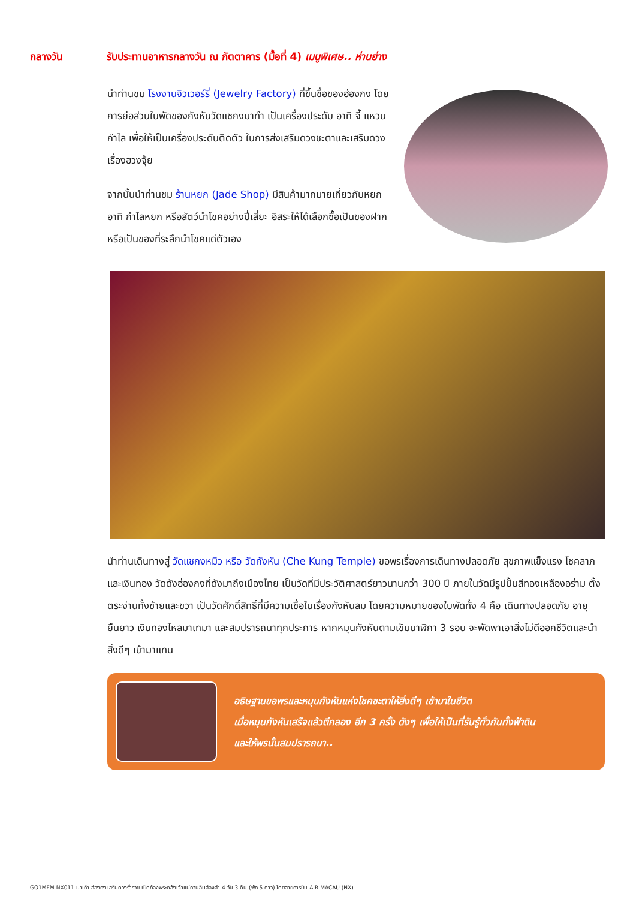กลางวัน รับประทานอาหารกลางวัน ณ ภัตตาคาร (มื้อที่ 4) เมนูพิเศษ.. ห่านย่าง
นำท่านชม โรงงานจิวเวอร์รี่ (Jewelry Factory) ที่ขึ้นชื่อของฮ่องกง โดยการย่อส่วนใบพัดของกังหันวัดแชกงมาทำ เป็นเครื่องประดับ อาทิ จี้ แหวน กำไล เพื่อให้เป็นเครื่องประดับติดตัว ในการส่งเสริมดวงชะตาและเสริมดวงเรื่องฮวงจุ้ย
จากนั้นนำท่านชม ร้านหยก (Jade Shop) มีสินค้ามากมายเกี่ยวกับหยก อาทิ กำไลหยก หรือสัตว์นำโชคอย่างปี่เสี่ยะ อิสระให้ได้เลือกซื้อเป็นของฝาก หรือเป็นของที่ระลึกนำโชคแด่ตัวเอง
นำท่านเดินทางสู่ วัดแชกงหมิว หรือ วัดกังหัน (Che Kung Temple) ขอพรเรื่องการเดินทางปลอดภัย สุขภาพแข็งแรง โชคลาภ และเงินทอง วัดดังฮ่องกงที่ดังมาถึงเมืองไทย เป็นวัดที่มีประวัติศาสตร์ยาวนานกว่า 300 ปี ภายในวัดมีรูปปั้นสีทองเหลืองอร่าม ตั้งตระง่านทั้งซ้ายและขวา เป็นวัดศักดิ์สิทธิ์ที่มีความเชื่อในเรื่องกังหันลม โดยความหมายของใบพัดทั้ง 4 คือ เดินทางปลอดภัย อายุยืนยาว เงินทองไหลมาเทมา และสมปรารถนาทุกประการ หากหมุนกังหันตามเข็มนาฬิกา 3 รอบ จะพัดพาเอาสิ่งไม่ดีออกชีวิตและนำสิ่งดีๆ เข้ามาแทน
อธิษฐานขอพรและหมุนกังหันแห่งโชคชะตาให้สิ่งดีๆ เข้ามาในชีวิต
เมื่อหมุนกังหันเสร็จแล้วตีกลอง อีก 3 ครั้ง ดังๆ เพื่อให้เป็นที่รับรู้ทั่วกันทั้งฟ้าดิน
และให้พรนั้นสมปรารถนา..
GO1MFM-NX011 มาเก๊า ฮ่องกง เสริมดวงร่ำรวย เปิดท้องพระคลังเจ้าแม่กวนอิมฮ่องฮำ 4 วัน 3 คืน (พัก 5 ดาว) โดยสายการบิน AIR MACAU (NX)